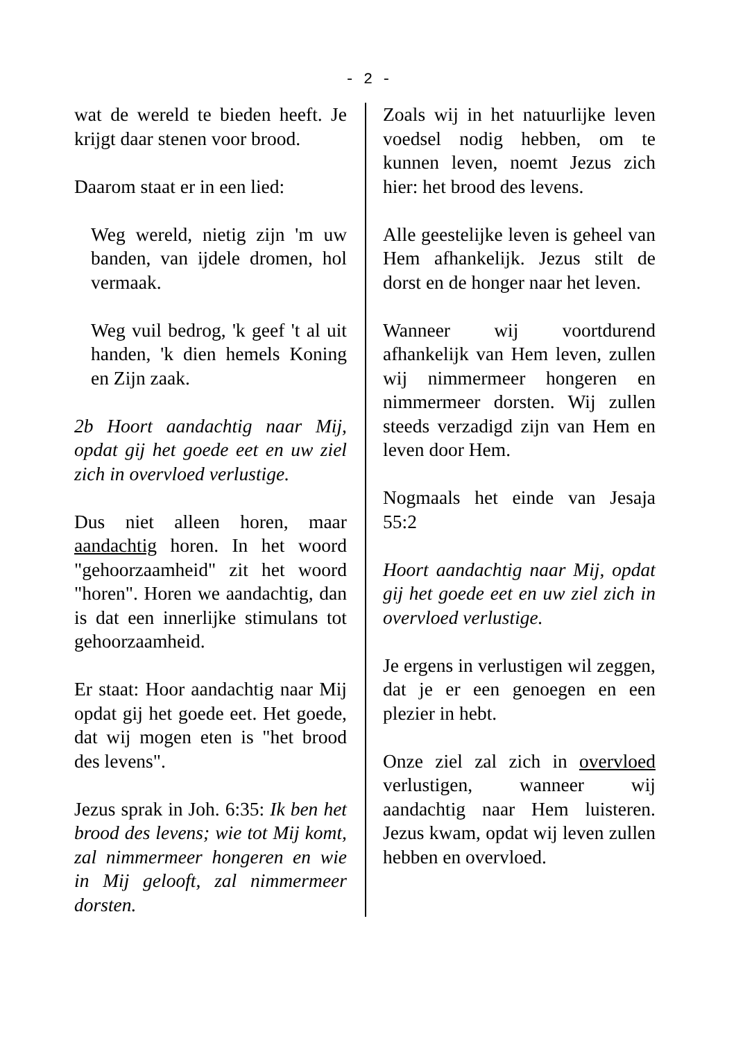- 2 -
wat de wereld te bieden heeft. Je krijgt daar stenen voor brood.
Daarom staat er in een lied:
Weg wereld, nietig zijn 'm uw banden, van ijdele dromen, hol vermaak.
Weg vuil bedrog, 'k geef 't al uit handen, 'k dien hemels Koning en Zijn zaak.
2b Hoort aandachtig naar Mij, opdat gij het goede eet en uw ziel zich in overvloed verlustige.
Dus niet alleen horen, maar aandachtig horen. In het woord "gehoorzaamheid" zit het woord "horen". Horen we aandachtig, dan is dat een innerlijke stimulans tot gehoorzaamheid.
Er staat: Hoor aandachtig naar Mij opdat gij het goede eet. Het goede, dat wij mogen eten is "het brood des levens".
Jezus sprak in Joh. 6:35: Ik ben het brood des levens; wie tot Mij komt, zal nimmermeer hongeren en wie in Mij gelooft, zal nimmermeer dorsten.
Zoals wij in het natuurlijke leven voedsel nodig hebben, om te kunnen leven, noemt Jezus zich hier: het brood des levens.
Alle geestelijke leven is geheel van Hem afhankelijk. Jezus stilt de dorst en de honger naar het leven.
Wanneer wij voortdurend afhankelijk van Hem leven, zullen wij nimmermeer hongeren en nimmermeer dorsten. Wij zullen steeds verzadigd zijn van Hem en leven door Hem.
Nogmaals het einde van Jesaja 55:2
Hoort aandachtig naar Mij, opdat gij het goede eet en uw ziel zich in overvloed verlustige.
Je ergens in verlustigen wil zeggen, dat je er een genoegen en een plezier in hebt.
Onze ziel zal zich in overvloed verlustigen, wanneer wij aandachtig naar Hem luisteren. Jezus kwam, opdat wij leven zullen hebben en overvloed.